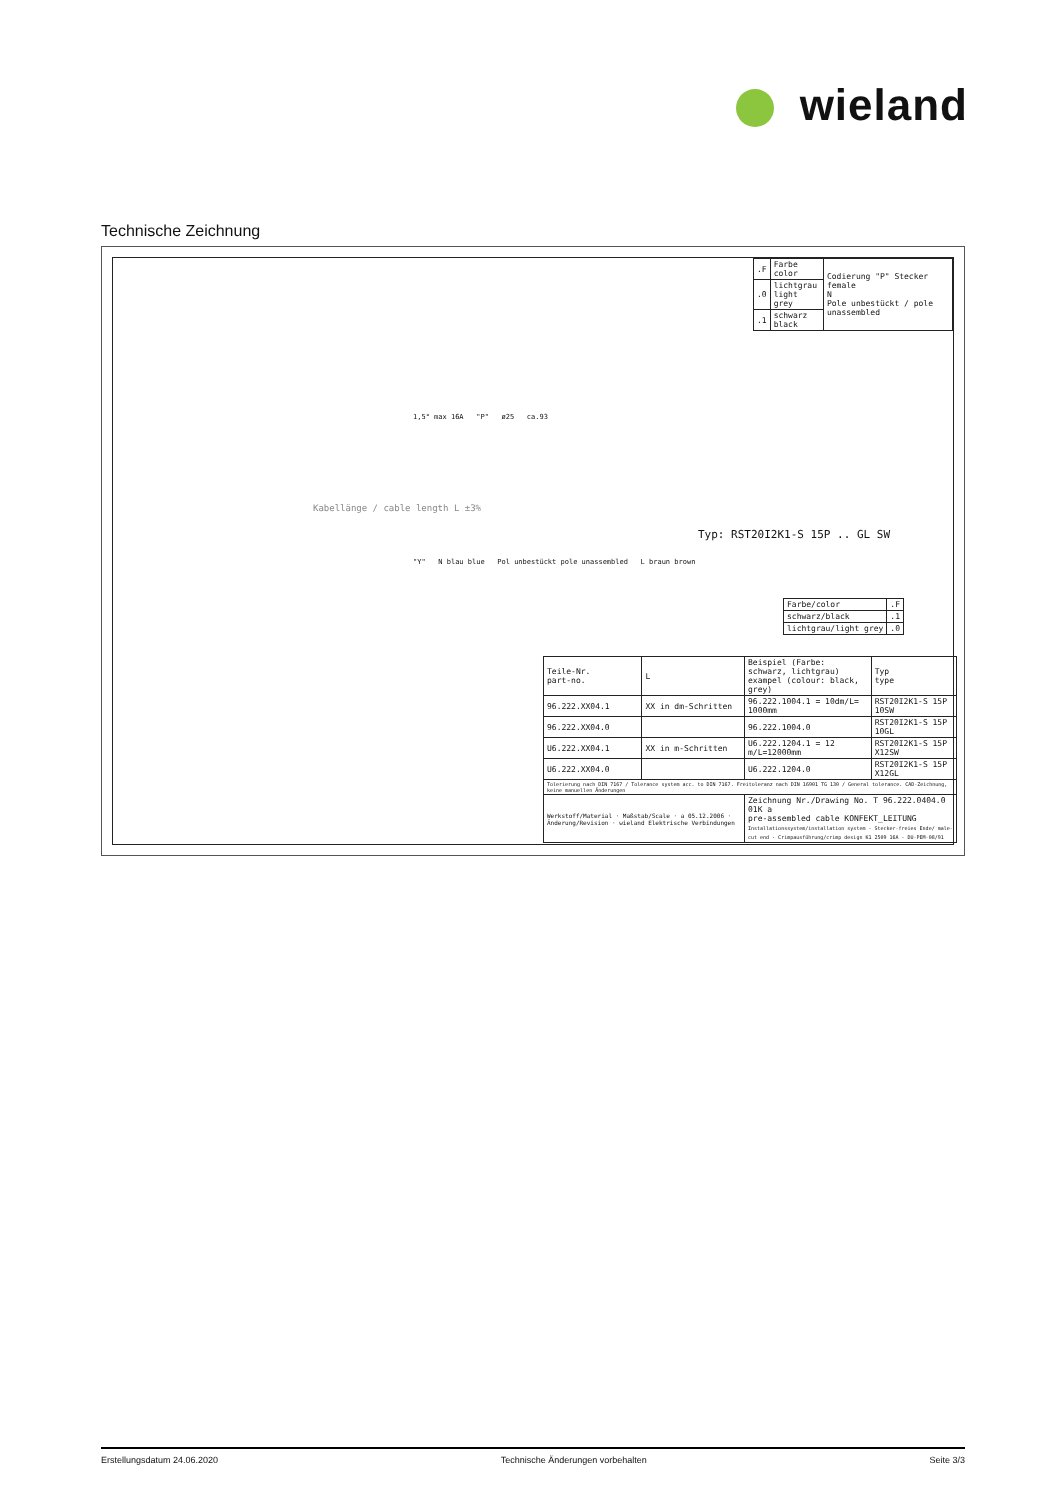wieland
Technische Zeichnung
| .F | Farbe color | Codierung "P" Stecker female N Pole unbestückt / pole unassembled |
| .0 | lichtgrau light grey | |
| .1 | schwarz black | |
1,5° max 16A "P" ø25 ca.93
Kabellänge / cable length L ±3%
Typ: RST20I2K1-S 15P .. GL SW
"Y" N blau blue Pol unbestückt pole unassembled L braun brown
| Farbe/color | .F |
| schwarz/black | .1 |
| lichtgrau/light grey | .0 |
| Teile-Nr. part-no. | L | Beispiel (Farbe: schwarz, lichtgrau) exampel (colour: black, grey) | Typ type |
| --- | --- | --- | --- |
| 96.222.XX04.1 | XX in dm-Schritten | 96.222.1004.1 = 10dm/L= 1000mm | RST20I2K1-S 15P 10SW |
| 96.222.XX04.0 | | 96.222.1004.0 | RST20I2K1-S 15P 10GL |
| U6.222.XX04.1 | XX in m-Schritten | U6.222.1204.1 = 12 m/L=12000mm | RST20I2K1-S 15P X12SW |
| U6.222.XX04.0 | | U6.222.1204.0 | RST20I2K1-S 15P X12GL |
| Tolerierung nach DIN 7167 / Tolerance system acc. to DIN 7167. Freitoleranz nach DIN 16901 TG 130 / General tolerance. CAD-Zeichnung, keine manuellen Änderungen | | | |
| Werkstoff/Material · Maßstab/Scale · a 05.12.2006 · Änderung/Revision · wieland Elektrische Verbindungen | | Zeichnung Nr./Drawing No. T 96.222.0404.0 01K a pre-assembled cable KONFEKT_LEITUNG Installationssystem/installation system · Stecker-freies Ende/ male-cut end · Crimpausführung/crimp design K1 2509 16A · DU-PEM-08/91 | |
Erstellungsdatum 24.06.2020 Technische Änderungen vorbehalten Seite 3/3